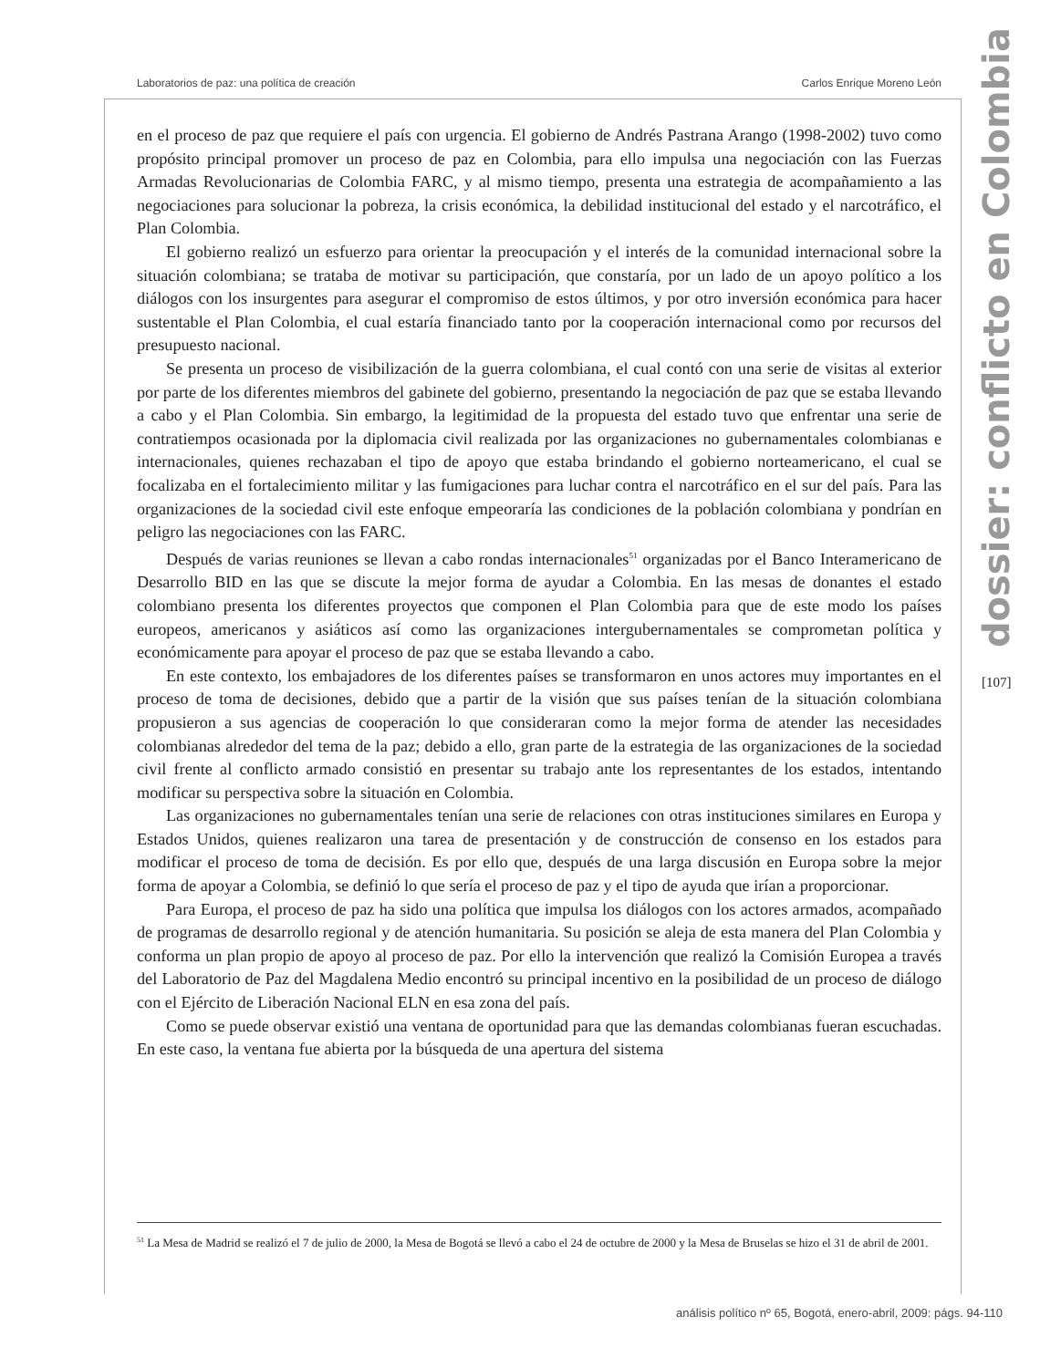Laboratorios de paz: una política de creación Carlos Enrique Moreno León
dossier: conflicto en Colombia
en el proceso de paz que requiere el país con urgencia. El gobierno de Andrés Pastrana Arango (1998-2002) tuvo como propósito principal promover un proceso de paz en Colombia, para ello impulsa una negociación con las Fuerzas Armadas Revolucionarias de Colombia FARC, y al mismo tiempo, presenta una estrategia de acompañamiento a las negociaciones para solucionar la pobreza, la crisis económica, la debilidad institucional del estado y el narcotráfico, el Plan Colombia.
El gobierno realizó un esfuerzo para orientar la preocupación y el interés de la comunidad internacional sobre la situación colombiana; se trataba de motivar su participación, que constaría, por un lado de un apoyo político a los diálogos con los insurgentes para asegurar el compromiso de estos últimos, y por otro inversión económica para hacer sustentable el Plan Colombia, el cual estaría financiado tanto por la cooperación internacional como por recursos del presupuesto nacional.
Se presenta un proceso de visibilización de la guerra colombiana, el cual contó con una serie de visitas al exterior por parte de los diferentes miembros del gabinete del gobierno, presentando la negociación de paz que se estaba llevando a cabo y el Plan Colombia. Sin embargo, la legitimidad de la propuesta del estado tuvo que enfrentar una serie de contratiempos ocasionada por la diplomacia civil realizada por las organizaciones no gubernamentales colombianas e internacionales, quienes rechazaban el tipo de apoyo que estaba brindando el gobierno norteamericano, el cual se focalizaba en el fortalecimiento militar y las fumigaciones para luchar contra el narcotráfico en el sur del país. Para las organizaciones de la sociedad civil este enfoque empeoraría las condiciones de la población colombiana y pondrían en peligro las negociaciones con las FARC.
Después de varias reuniones se llevan a cabo rondas internacionales<sup>51</sup> organizadas por el Banco Interamericano de Desarrollo BID en las que se discute la mejor forma de ayudar a Colombia. En las mesas de donantes el estado colombiano presenta los diferentes proyectos que componen el Plan Colombia para que de este modo los países europeos, americanos y asiáticos así como las organizaciones intergubernamentales se comprometan política y económicamente para apoyar el proceso de paz que se estaba llevando a cabo.
En este contexto, los embajadores de los diferentes países se transformaron en unos actores muy importantes en el proceso de toma de decisiones, debido que a partir de la visión que sus países tenían de la situación colombiana propusieron a sus agencias de cooperación lo que consideraran como la mejor forma de atender las necesidades colombianas alrededor del tema de la paz; debido a ello, gran parte de la estrategia de las organizaciones de la sociedad civil frente al conflicto armado consistió en presentar su trabajo ante los representantes de los estados, intentando modificar su perspectiva sobre la situación en Colombia.
Las organizaciones no gubernamentales tenían una serie de relaciones con otras instituciones similares en Europa y Estados Unidos, quienes realizaron una tarea de presentación y de construcción de consenso en los estados para modificar el proceso de toma de decisión. Es por ello que, después de una larga discusión en Europa sobre la mejor forma de apoyar a Colombia, se definió lo que sería el proceso de paz y el tipo de ayuda que irían a proporcionar.
Para Europa, el proceso de paz ha sido una política que impulsa los diálogos con los actores armados, acompañado de programas de desarrollo regional y de atención humanitaria. Su posición se aleja de esta manera del Plan Colombia y conforma un plan propio de apoyo al proceso de paz. Por ello la intervención que realizó la Comisión Europea a través del Laboratorio de Paz del Magdalena Medio encontró su principal incentivo en la posibilidad de un proceso de diálogo con el Ejército de Liberación Nacional ELN en esa zona del país.
Como se puede observar existió una ventana de oportunidad para que las demandas colombianas fueran escuchadas. En este caso, la ventana fue abierta por la búsqueda de una apertura del sistema
<sup>51</sup> La Mesa de Madrid se realizó el 7 de julio de 2000, la Mesa de Bogotá se llevó a cabo el 24 de octubre de 2000 y la Mesa de Bruselas se hizo el 31 de abril de 2001.
[107]
análisis político nº 65, Bogotá, enero-abril, 2009: págs. 94-110